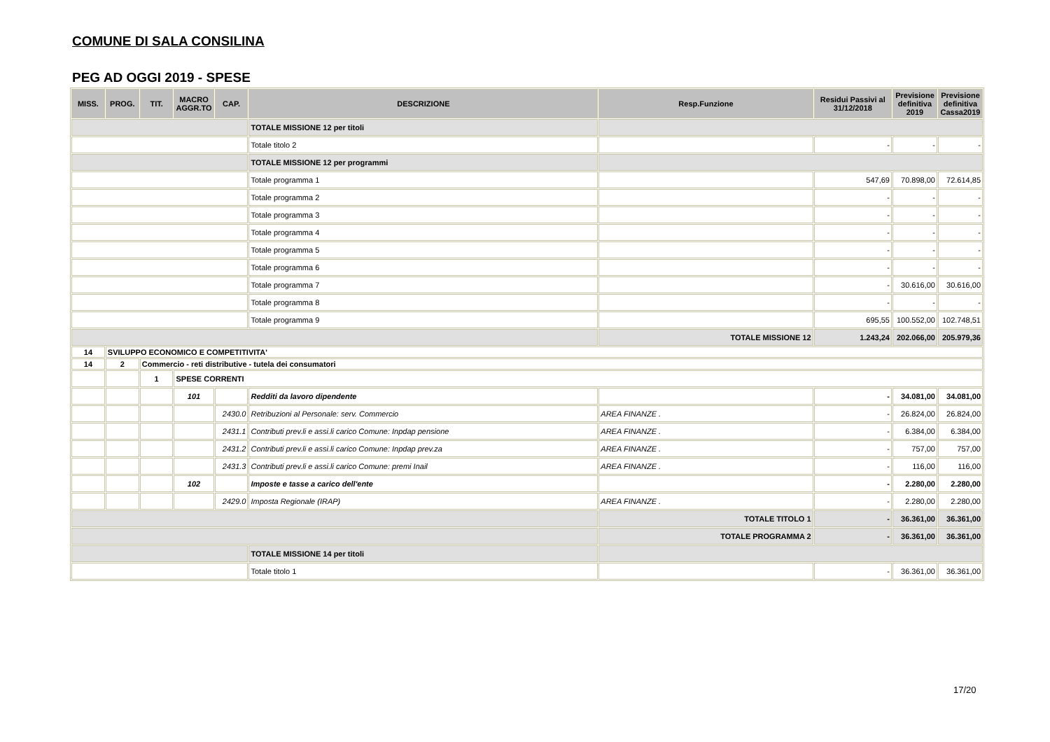COMUNE DI SALA CONSILINA
PEG AD OGGI 2019 - SPESE
| MISS. | PROG. | TIT. | MACRO AGGR.TO | CAP. | DESCRIZIONE | Resp.Funzione | Residui Passivi al 31/12/2018 | Previsione definitiva 2019 | Previsione definitiva Cassa2019 |
| --- | --- | --- | --- | --- | --- | --- | --- | --- | --- |
| | | | | | TOTALE MISSIONE 12 per titoli | | | | |
| | | | | | Totale titolo 2 | | - | - | - |
| | | | | | TOTALE MISSIONE 12 per programmi | | | | |
| | | | | | Totale programma 1 | | 547,69 | 70.898,00 | 72.614,85 |
| | | | | | Totale programma 2 | | - | - | - |
| | | | | | Totale programma 3 | | - | - | - |
| | | | | | Totale programma 4 | | - | - | - |
| | | | | | Totale programma 5 | | - | - | - |
| | | | | | Totale programma 6 | | - | - | - |
| | | | | | Totale programma 7 | | - | 30.616,00 | 30.616,00 |
| | | | | | Totale programma 8 | | - | - | - |
| | | | | | Totale programma 9 | | 695,55 | 100.552,00 | 102.748,51 |
| | | | | | | TOTALE MISSIONE 12 | 1.243,24 | 202.066,00 | 205.979,36 |
| 14 | SVILUPPO ECONOMICO E COMPETITIVITA' | | | | | | | | |
| 14 | 2 | Commercio - reti distributive - tutela dei consumatori | | | | | | | |
| | | 1 | SPESE CORRENTI | | | | | | |
| | | | 101 | | Redditi da lavoro dipendente | | - | 34.081,00 | 34.081,00 |
| | | | | 2430.0 | Retribuzioni al Personale: serv. Commercio | AREA FINANZE . | - | 26.824,00 | 26.824,00 |
| | | | | 2431.1 | Contributi prev.li e assi.li carico Comune: Inpdap pensione | AREA FINANZE . | - | 6.384,00 | 6.384,00 |
| | | | | 2431.2 | Contributi prev.li e assi.li carico Comune: Inpdap prev.za | AREA FINANZE . | - | 757,00 | 757,00 |
| | | | | 2431.3 | Contributi prev.li e assi.li carico Comune: premi Inail | AREA FINANZE . | - | 116,00 | 116,00 |
| | | | 102 | | Imposte e tasse a carico dell'ente | | - | 2.280,00 | 2.280,00 |
| | | | | 2429.0 | Imposta Regionale (IRAP) | AREA FINANZE . | - | 2.280,00 | 2.280,00 |
| | | | | | | TOTALE TITOLO 1 | - | 36.361,00 | 36.361,00 |
| | | | | | | TOTALE PROGRAMMA 2 | - | 36.361,00 | 36.361,00 |
| | | | | | TOTALE MISSIONE 14 per titoli | | | | |
| | | | | | Totale titolo 1 | | - | 36.361,00 | 36.361,00 |
17/20